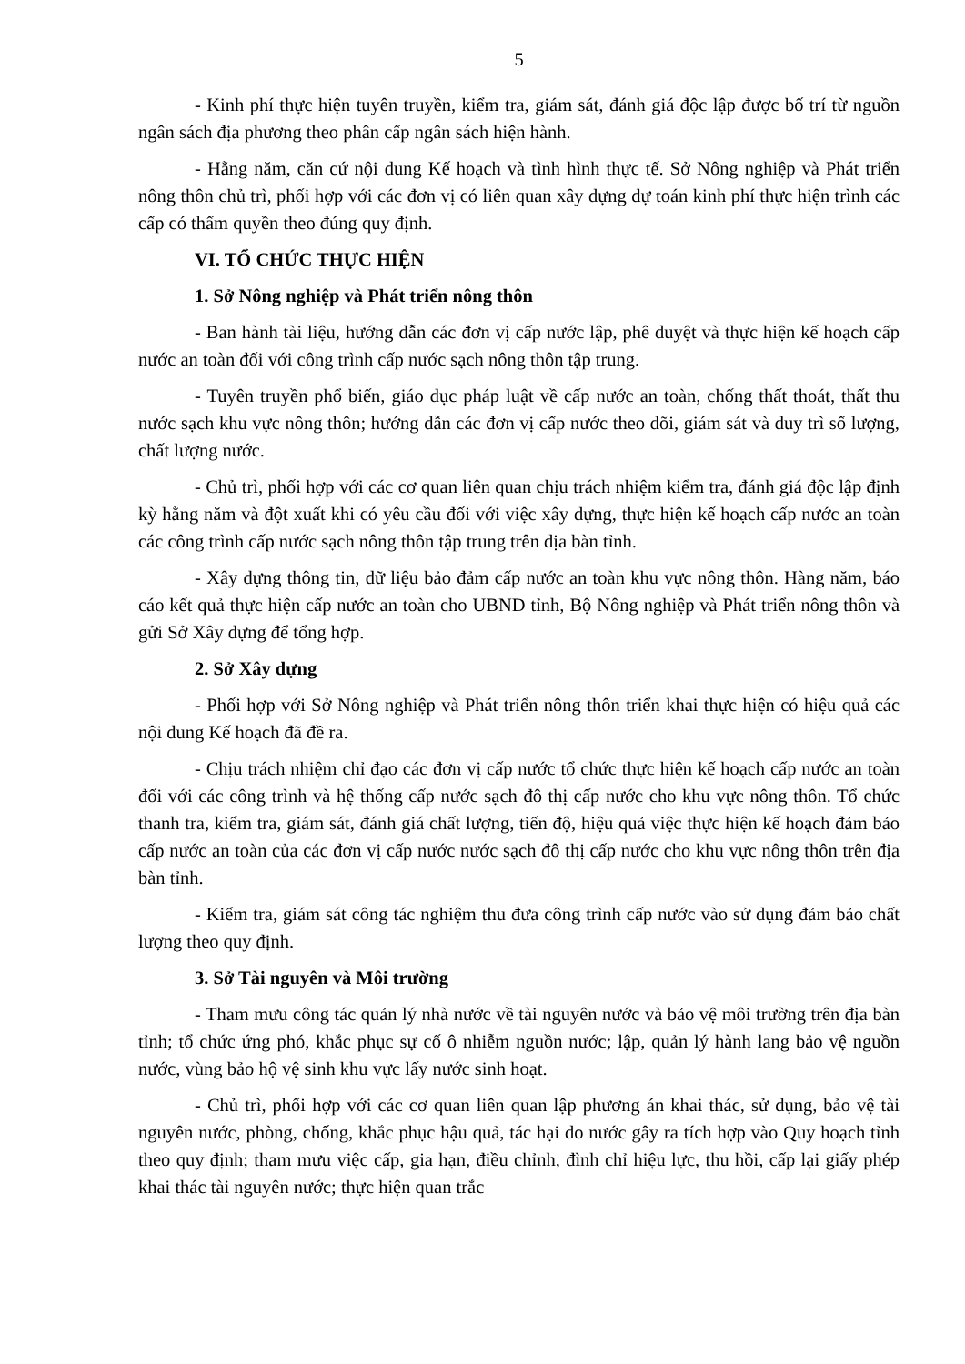5
- Kinh phí thực hiện tuyên truyền, kiểm tra, giám sát, đánh giá độc lập được bố trí từ nguồn ngân sách địa phương theo phân cấp ngân sách hiện hành.
- Hằng năm, căn cứ nội dung Kế hoạch và tình hình thực tế. Sở Nông nghiệp và Phát triển nông thôn chủ trì, phối hợp với các đơn vị có liên quan xây dựng dự toán kinh phí thực hiện trình các cấp có thẩm quyền theo đúng quy định.
VI. TỔ CHỨC THỰC HIỆN
1. Sở Nông nghiệp và Phát triển nông thôn
- Ban hành tài liệu, hướng dẫn các đơn vị cấp nước lập, phê duyệt và thực hiện kế hoạch cấp nước an toàn đối với công trình cấp nước sạch nông thôn tập trung.
- Tuyên truyền phổ biến, giáo dục pháp luật về cấp nước an toàn, chống thất thoát, thất thu nước sạch khu vực nông thôn; hướng dẫn các đơn vị cấp nước theo dõi, giám sát và duy trì số lượng, chất lượng nước.
- Chủ trì, phối hợp với các cơ quan liên quan chịu trách nhiệm kiểm tra, đánh giá độc lập định kỳ hằng năm và đột xuất khi có yêu cầu đối với việc xây dựng, thực hiện kế hoạch cấp nước an toàn các công trình cấp nước sạch nông thôn tập trung trên địa bàn tỉnh.
- Xây dựng thông tin, dữ liệu bảo đảm cấp nước an toàn khu vực nông thôn. Hàng năm, báo cáo kết quả thực hiện cấp nước an toàn cho UBND tỉnh, Bộ Nông nghiệp và Phát triển nông thôn và gửi Sở Xây dựng để tổng hợp.
2. Sở Xây dựng
- Phối hợp với Sở Nông nghiệp và Phát triển nông thôn triển khai thực hiện có hiệu quả các nội dung Kế hoạch đã đề ra.
- Chịu trách nhiệm chỉ đạo các đơn vị cấp nước tổ chức thực hiện kế hoạch cấp nước an toàn đối với các công trình và hệ thống cấp nước sạch đô thị cấp nước cho khu vực nông thôn. Tổ chức thanh tra, kiểm tra, giám sát, đánh giá chất lượng, tiến độ, hiệu quả việc thực hiện kế hoạch đảm bảo cấp nước an toàn của các đơn vị cấp nước nước sạch đô thị cấp nước cho khu vực nông thôn trên địa bàn tỉnh.
- Kiểm tra, giám sát công tác nghiệm thu đưa công trình cấp nước vào sử dụng đảm bảo chất lượng theo quy định.
3. Sở Tài nguyên và Môi trường
- Tham mưu công tác quản lý nhà nước về tài nguyên nước và bảo vệ môi trường trên địa bàn tỉnh; tổ chức ứng phó, khắc phục sự cố ô nhiễm nguồn nước; lập, quản lý hành lang bảo vệ nguồn nước, vùng bảo hộ vệ sinh khu vực lấy nước sinh hoạt.
- Chủ trì, phối hợp với các cơ quan liên quan lập phương án khai thác, sử dụng, bảo vệ tài nguyên nước, phòng, chống, khắc phục hậu quả, tác hại do nước gây ra tích hợp vào Quy hoạch tỉnh theo quy định; tham mưu việc cấp, gia hạn, điều chỉnh, đình chỉ hiệu lực, thu hồi, cấp lại giấy phép khai thác tài nguyên nước; thực hiện quan trắc